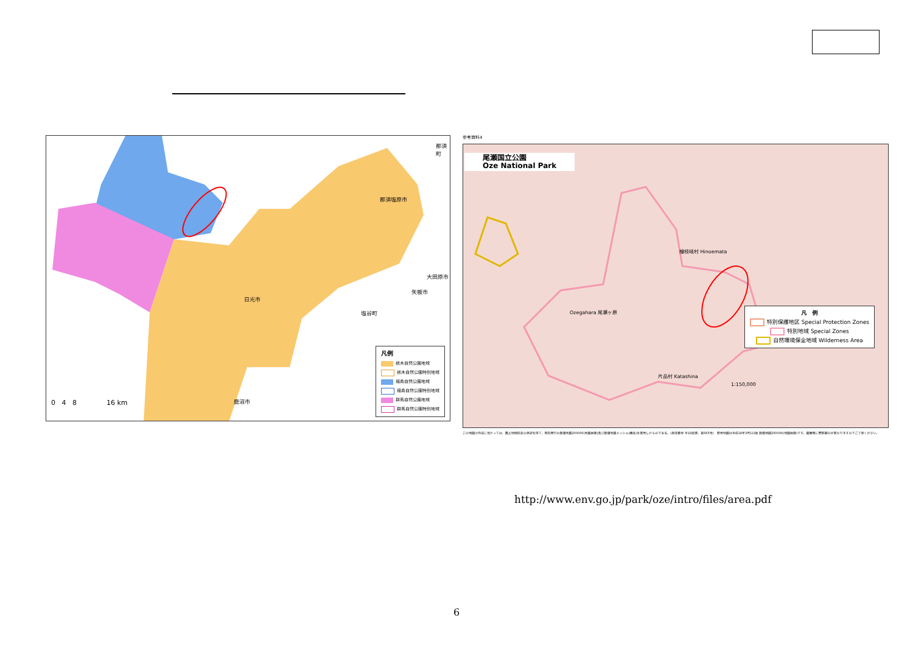那須塩原市
日光市
塩谷町
矢板市
大田原市
那須町
鹿沼市
0 4 8 16 km
凡例
栃木自然公園地域
栃木自然公園特別地域
福島自然公園地域
福島自然公園特別地域
群馬自然公園地域
群馬自然公園特別地域
参考資料4
尾瀬国立公園
Oze National Park
Ozegahara 尾瀬ヶ原
片品村 Katashina
檜枝岐村 Hinoemata
1:150,000
凡　例
特別保護地区 Special Protection Zones
特別地域 Special Zones
自然環境保全地域 Wilderness Area
この地図の作成に当たっては、国土地理院長の承認を得て、同院発行の数値地図200000(地図画像)及び数値地図メッシュ(標高)を使用したものである。(承認番号 平18総使、第565号)　使用地図は平成18年3月1日版 数値地図200000(地図画像)です。図葉毎に更新期日が異なりますのでご了承ください。
http://www.env.go.jp/park/oze/intro/files/area.pdf
6